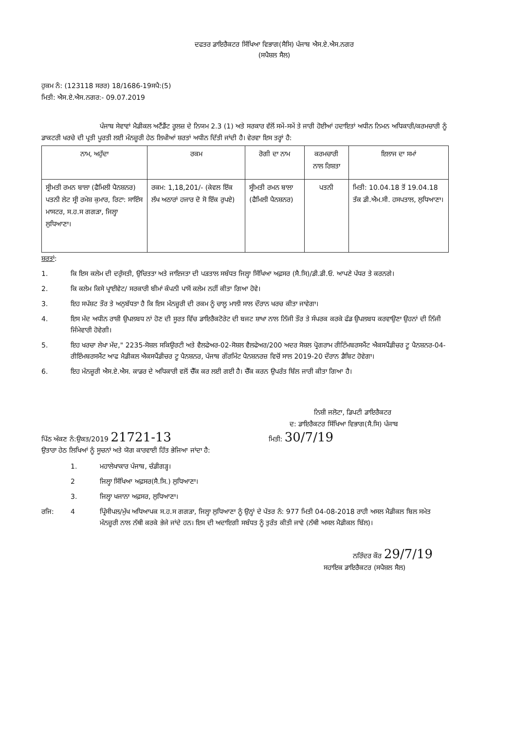ਦਫਤਰ ਡਾਇਰੈਕਟਰ ਸਿੱਖਿਆ ਵਿਭਾਗ(ਸੈਸਿ) ਪੰਜਾਬ ਐਸ.ਏ.ਐਸ.ਨਗਰ
(ਸਪੈਸ਼ਲ ਸੈਲ)
ਹੁਕਮ ਨੰ: (123118 ਸਰਰ) 18/1686-19ਸਪੈ:(5)
ਮਿਤੀ: ਐਸ.ਏ.ਐਸ.ਨਗਰ:- 09.07.2019
ਪੰਜਾਬ ਸੇਵਾਵਾਂ ਮੈਡੀਕਲ ਅਟੈਂਡੈਂਟ ਰੂਲਜ਼ ਦੇ ਨਿਯਮ 2.3 (1) ਅਤੇ ਸਰਕਾਰ ਵੱਲੋਂ ਸਮੇਂ-ਸਮੇਂ ਤੇ ਜਾਰੀ ਹੋਈਆਂ ਹਦਾਇਤਾਂ ਅਧੀਨ ਨਿਮਨ ਅਧਿਕਾਰੀ/ਕਰਮਚਾਰੀ ਨੂੰ ਡਾਕਟਰੀ ਖਰਚੇ ਦੀ ਪ੍ਰਤੀ ਪੂਰਤੀ ਲਈ ਮੰਨਜ਼ੂਰੀ ਹੇਠ ਲਿਖੀਆਂ ਸ਼ਰਤਾਂ ਅਧੀਨ ਦਿੱਤੀ ਜਾਂਦੀ ਹੈ। ਵੇਰਵਾ ਇਸ ਤਰ੍ਹਾਂ ਹੈ:
| ਨਾਮ, ਅਹੁੱਦਾ | ਰਕਮ | ਰੋਗੀ ਦਾ ਨਾਮ | ਕਰਮਚਾਰੀ ਨਾਲ ਰਿਸ਼ਤਾ | ਇਲਾਜ ਦਾ ਸਮਾਂ |
| --- | --- | --- | --- | --- |
| ਸ੍ਰੀਮਤੀ ਰਮਨ ਬਾਲਾ (ਫੈਮਿਲੀ ਪੈਨਸ਼ਨਰ) ਪਤਨੀ ਲੇਟ ਸ੍ਰੀ ਰਮੇਸ਼ ਕੁਮਾਰ, ਰਿਟਾ: ਸਾਇੰਸ ਮਾਸਟਰ, ਸ.ਹ.ਸ ਗਗੜਾ, ਜਿਲ੍ਹਾ ਲੁਧਿਆਣਾ। | ਰਕਮ: 1,18,201/- (ਕੇਵਲ ਇੱਕ ਲੱਖ ਅਠਾਰਾਂ ਹਜਾਰ ਦੋ ਸੋ ਇੱਕ ਰੁਪਏ) | ਸ੍ਰੀਮਤੀ ਰਮਨ ਬਾਲਾ (ਫੈਮਿਲੀ ਪੈਨਸ਼ਨਰ) | ਪਤਨੀ | ਮਿਤੀ: 10.04.18 ਤੋਂ 19.04.18 ਤੱਕ ਡੀ.ਐਮ.ਸੀ. ਹਸਪਤਾਲ, ਲੁਧਿਆਣਾ। |
ਸ਼ਰਤਾਂ:
1. ਕਿ ਇਸ ਕਲੇਮ ਦੀ ਦਰੁੱਸਤੀ, ਉਚਿਤਤਾ ਅਤੇ ਜਾਇਜਤਾ ਦੀ ਪੜਤਾਲ ਸਬੰਧਤ ਜਿਲ੍ਹਾ ਸਿੱਖਿਆ ਅਫ਼ਸਰ (ਸੈ.ਸਿ)/ਡੀ.ਡੀ.ਓ. ਆਪਣੇ ਪੱਧਰ ਤੇ ਕਰਨਗੇ।
2. ਕਿ ਕਲੇਮ ਕਿਸੇ ਪ੍ਰਾਈਵੇਟ/ ਸਰਕਾਰੀ ਬੀਮਾਂ ਕੰਪਨੀ ਪਾਸੋਂ ਕਲੇਮ ਨਹੀਂ ਕੀਤਾ ਗਿਆ ਹੋਵੇ।
3. ਇਹ ਸਪੱਸ਼ਟ ਤੌਰ ਤੇ ਅਨੁਬੱਧਤਾ ਹੈ ਕਿ ਇਸ ਮੰਨਜ਼ੂਰੀ ਦੀ ਰਕਮ ਨੂੰ ਚਾਲੂ ਮਾਲੀ ਸਾਲ ਦੌਰਾਨ ਖਰਚ ਕੀਤਾ ਜਾਵੇਗਾ।
4. ਇਸ ਮੱਦ ਅਧੀਨ ਰਾਸ਼ੀ ਉਪਲਬਧ ਨਾਂ ਹੋਣ ਦੀ ਸੂਰਤ ਵਿੱਚ ਡਾਇਰੈਕਟੋਰੇਟ ਦੀ ਬਜਟ ਸ਼ਾਖਾ ਨਾਲ ਨਿੱਜੀ ਤੌਰ ਤੇ ਸੰਪਰਕ ਕਰਕੇ ਫੰਡ ਉਪਲਬਧ ਕਰਵਾਉਣਾ ਉਹਨਾਂ ਦੀ ਨਿੱਜੀ ਜਿੰਮੇਵਾਰੀ ਹੋਵੇਗੀ।
5. ਇਹ ਖਰਚਾ ਲੇਖਾ ਮੱਦ," 2235-ਸੋਸ਼ਲ ਸਕਿਉਰਟੀ ਅਤੇ ਵੈਲਫੇਅਰ-02-ਸੋਸ਼ਲ ਵੈਲਫੇਅਰ/200 ਅਦਰ ਸੋਸ਼ਲ ਪ੍ਰੋਗਰਾਮ ਰੀਟਿੰਮਬਰਸਮੈਂਟ ਐਕਸਪੈਂਡੀਚਰ ਟੂ ਪੈਨਸ਼ਨਰ-04-ਰੀਇੰਮਬਰਸਮੈਂਟ ਆਫ ਮੈਡੀਕਲ ਐਕਸਪੈਂਡੀਚਰ ਟੂ ਪੈਨਸ਼ਨਰ, ਪੰਜਾਬ ਗੌਰਮਿੰਟ ਪੈਨਸ਼ਨਰਜ਼ ਵਿਚੋਂ ਸਾਲ 2019-20 ਦੌਰਾਨ ਡੈਬਿਟ ਹੋਵੇਗਾ।
6. ਇਹ ਮੰਨਜ਼ੂਰੀ ਐਸ.ਏ.ਐਸ. ਕਾਡਰ ਦੇ ਅਧਿਕਾਰੀ ਵਲੋਂ ਚੈੱਕ ਕਰ ਲਈ ਗਈ ਹੈ। ਚੈੱਕ ਕਰਨ ਉਪਰੰਤ ਬਿੱਲ ਜਾਰੀ ਕੀਤਾ ਗਿਆ ਹੈ।
ਨਿਸ਼ੀ ਜਲੋਟਾ, ਡਿਪਟੀ ਡਾਇਰੈਕਟਰ
ਦ: ਡਾਇਰੈਕਟਰ ਸਿੱਖਿਆ ਵਿਭਾਗ(ਸੈ.ਸਿ) ਪੰਜਾਬ
ਪਿੱਠ ਅੰਕਣ ਨੰ:ਉਕਤ/2019 21721-13 ਮਿਤੀ: 30/7/19
ਉਤਾਰਾ ਹੇਠ ਲਿਖਿਆਂ ਨੂੰ ਸੂਚਨਾਂ ਅਤੇ ਯੋਗ ਕਾਰਵਾਈ ਹਿੱਤ ਭੇਜਿਆ ਜਾਂਦਾ ਹੈ:
1. ਮਹਾਲੇਖਾਕਾਰ ਪੰਜਾਬ, ਚੰਡੀਗੜ੍ਹ।
2 ਜਿਲ੍ਹਾ ਸਿੱਖਿਆ ਅਫ਼ਸਰ(ਸੈ.ਸਿ.) ਲੁਧਿਆਣਾ।
3. ਜਿਲ੍ਹਾ ਖਜਾਨਾ ਅਫ਼ਸਰ, ਲੁਧਿਆਣਾ।
ਰਜਿ: 4 ਪ੍ਰਿੰਸੀਪਲ/ਮੁੱਖ ਅਧਿਆਪਕ ਸ.ਹ.ਸ ਗਗੜਾ, ਜਿਲ੍ਹਾ ਲੁਧਿਆਣਾ ਨੂੰ ਉਨ੍ਹਾਂ ਦੇ ਪੱਤਰ ਨੰ: 977 ਮਿਤੀ 04-08-2018 ਰਾਹੀ ਅਸਲ ਮੈਡੀਕਲ ਬਿਲ ਸਮੇਤ ਮੰਨਜ਼ੂਰੀ ਨਾਲ ਨੱਥੀ ਕਰਕੇ ਭੇਜੇ ਜਾਂਦੇ ਹਨ। ਇਸ ਦੀ ਅਦਾਇਗੀ ਸਬੰਧਤ ਨੂੰ ਤੁਰੰਤ ਕੀਤੀ ਜਾਵੇ (ਨੱਥੀ ਅਸਲ ਮੈਡੀਕਲ ਬਿੱਲ)।
ਨਰਿੰਦਰ ਕੌਰ 29/7/19
ਸਹਾਇਕ ਡਾਇਰੈਕਟਰ (ਸਪੈਸ਼ਲ ਸੈਲ)